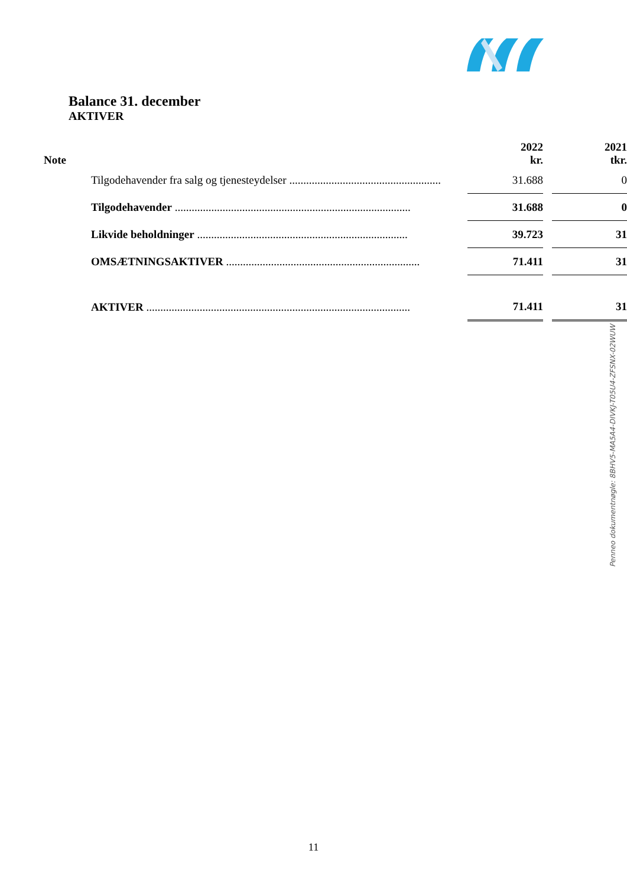Balance 31. december
AKTIVER
| Note | | 2022 kr. | | 2021 tkr. |
| --- | --- | --- | --- | --- |
| | Tilgodehavender fra salg og tjenesteydelser ...................................................... | 31.688 | | 0 |
| | Tilgodehavender .................................................................................... | 31.688 | | 0 |
| | Likvide beholdninger ........................................................................... | 39.723 | | 31 |
| | OMSÆTNINGSAKTIVER ..................................................................... | 71.411 | | 31 |
| | AKTIVER .............................................................................................. | 71.411 | | 31 |
Penneo dokumentnøgle: 8BHV5-MA5A4-DIVKJ-T05U4-ZFSNX-02WUW
11